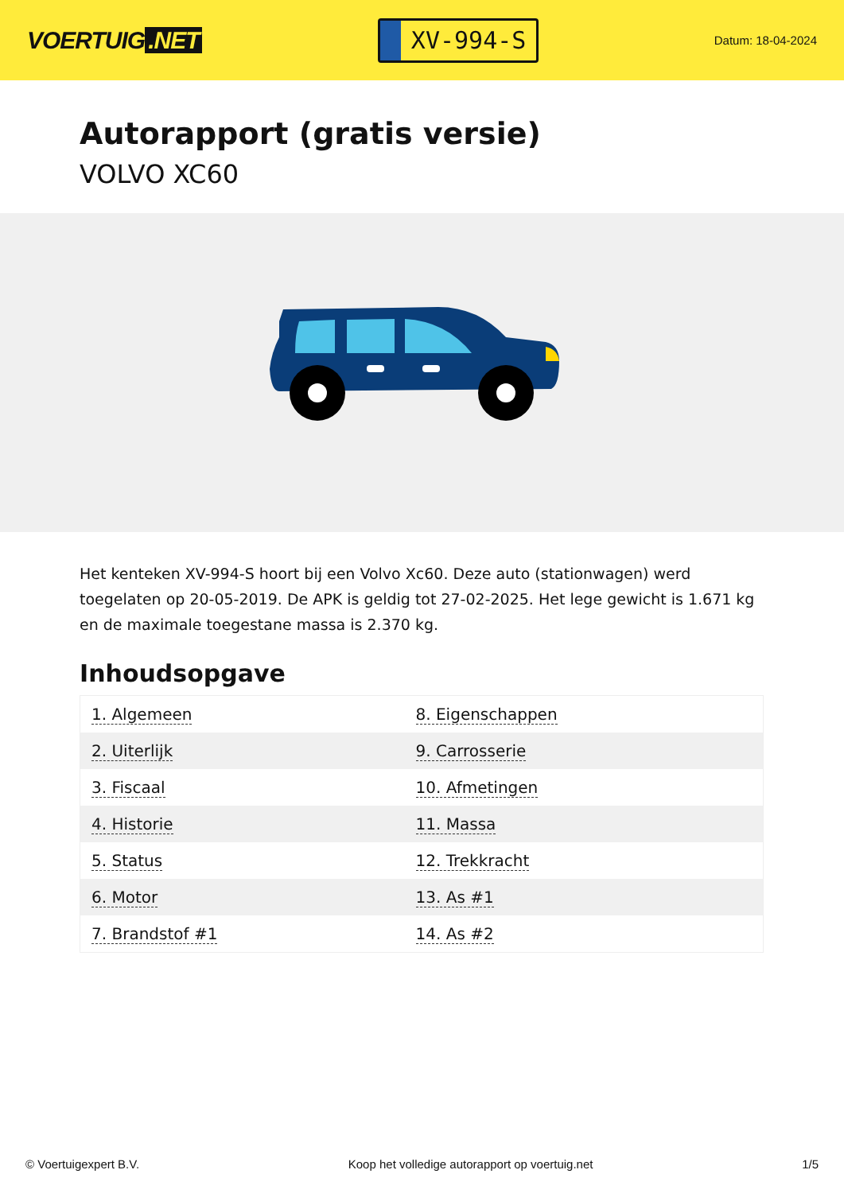VOERTUIG.NET
XV-994-S
Datum: 18-04-2024
Autorapport (gratis versie)
VOLVO XC60
Het kenteken XV-994-S hoort bij een Volvo Xc60. Deze auto (stationwagen) werd toegelaten op 20-05-2019. De APK is geldig tot 27-02-2025. Het lege gewicht is 1.671 kg en de maximale toegestane massa is 2.370 kg.
Inhoudsopgave
| 1. Algemeen | 8. Eigenschappen |
| 2. Uiterlijk | 9. Carrosserie |
| 3. Fiscaal | 10. Afmetingen |
| 4. Historie | 11. Massa |
| 5. Status | 12. Trekkracht |
| 6. Motor | 13. As #1 |
| 7. Brandstof #1 | 14. As #2 |
© Voertuigexpert B.V. Koop het volledige autorapport op voertuig.net 1/5